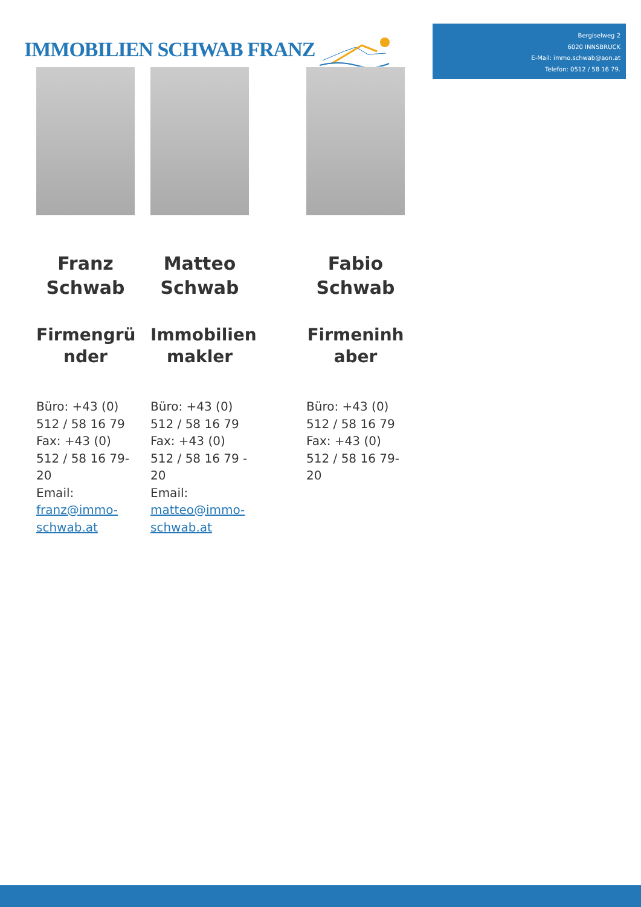IMMOBILIEN SCHWAB FRANZ
Bergiselweg 2
6020 INNSBRUCK
E-Mail: immo.schwab@aon.at
Telefon: 0512 / 58 16 79.
Franz Schwab
Firmengrü nder
Büro: +43 (0) 512 / 58 16 79
Fax: +43 (0) 512 / 58 16 79-20
Email:
franz@immo-schwab.at
Matteo Schwab
Immobilien makler
Büro: +43 (0) 512 / 58 16 79
Fax: +43 (0) 512 / 58 16 79 - 20
Email:
matteo@immo-schwab.at
Fabio Schwab
Firmeninh aber
Büro: +43 (0) 512 / 58 16 79
Fax: +43 (0) 512 / 58 16 79-20